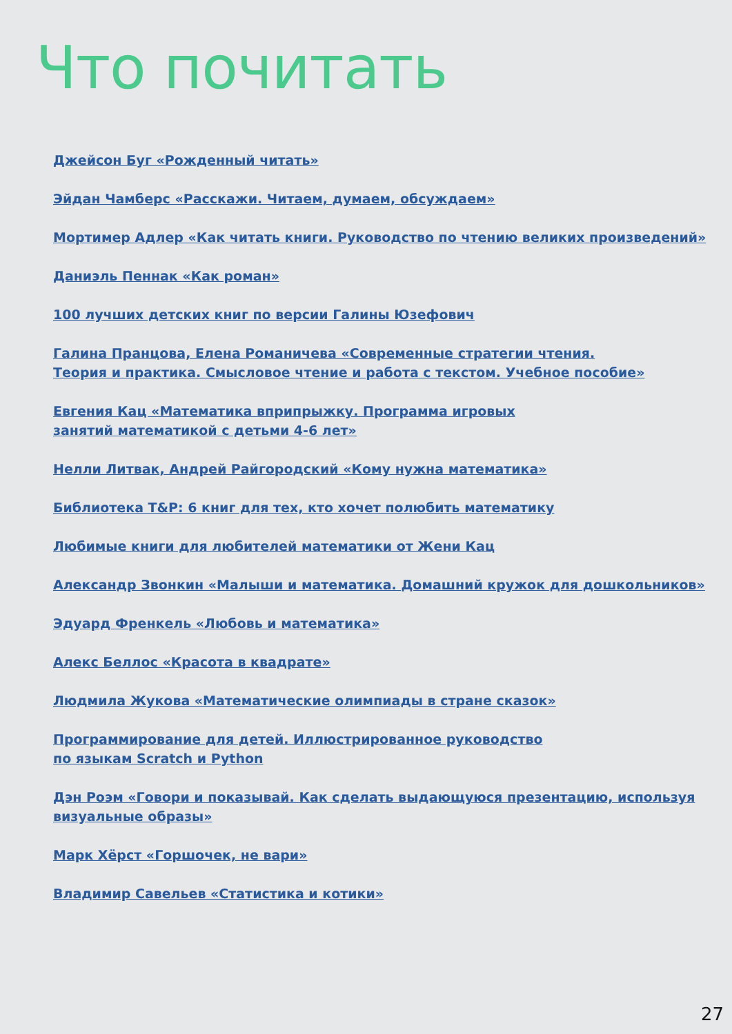Что почитать
Джейсон Буг «Рожденный читать»
Эйдан Чамберс «Расскажи. Читаем, думаем, обсуждаем»
Мортимер Адлер «Как читать книги. Руководство по чтению великих произведений»
Даниэль Пеннак «Как роман»
100 лучших детских книг по версии Галины Юзефович
Галина Пранцова, Елена Романичева «Современные стратегии чтения.
Теория и практика. Смысловое чтение и работа с текстом. Учебное пособие»
Евгения Кац «Математика вприпрыжку. Программа игровых
занятий математикой с детьми 4-6 лет»
Нелли Литвак, Андрей Райгородский «Кому нужна математика»
Библиотека T&P: 6 книг для тех, кто хочет полюбить математику
Любимые книги для любителей математики от Жени Кац
Александр Звонкин «Малыши и математика. Домашний кружок для дошкольников»
Эдуард Френкель «Любовь и математика»
Алекс Беллос «Красота в квадрате»
Людмила Жукова «Математические олимпиады в стране сказок»
Программирование для детей. Иллюстрированное руководство
по языкам Scratch и Python
Дэн Роэм «Говори и показывай. Как сделать выдающуюся презентацию, используя
визуальные образы»
Марк Хёрст «Горшочек, не вари»
Владимир Савельев «Статистика и котики»
27